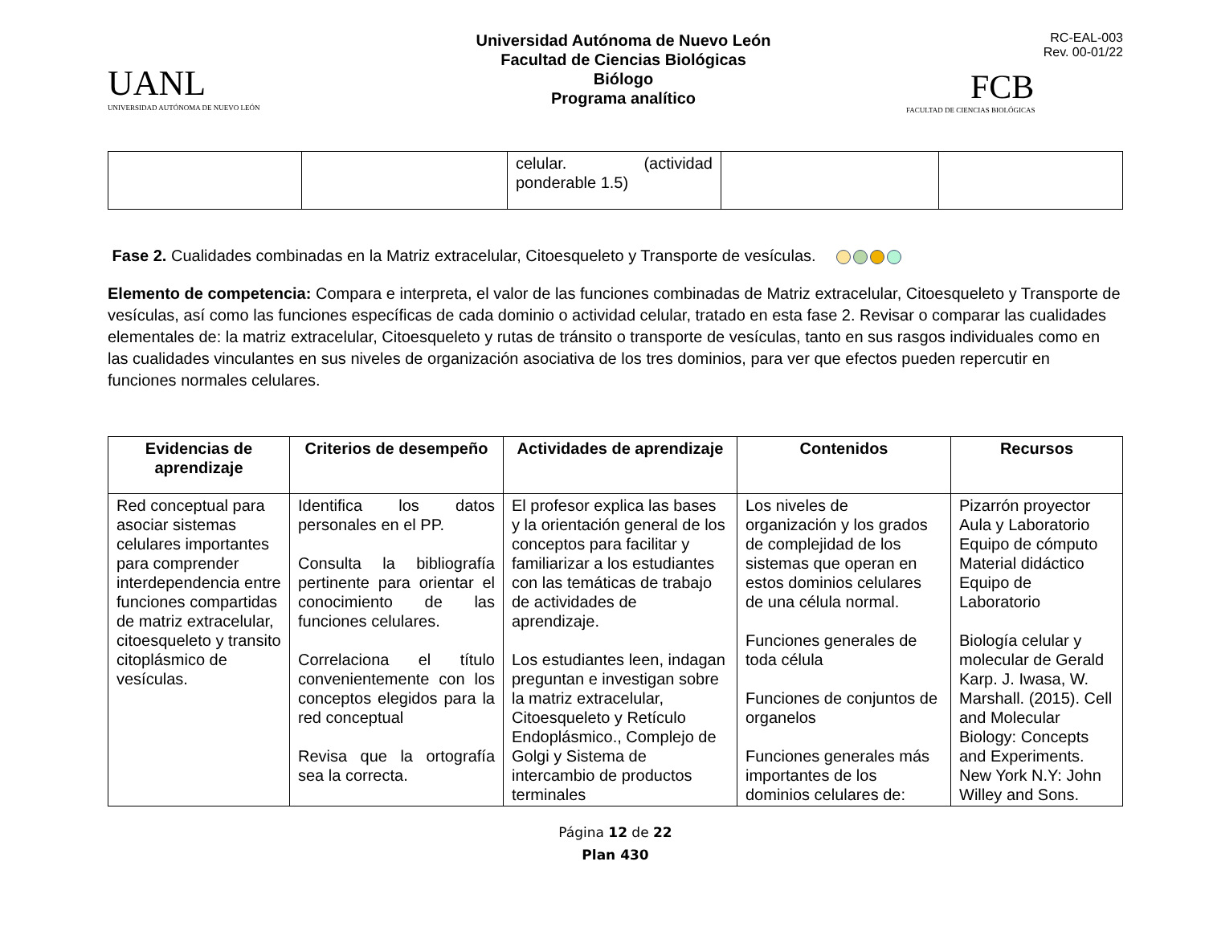UANL
UNIVERSIDAD AUTÓNOMA DE NUEVO LEÓN
Universidad Autónoma de Nuevo León
Facultad de Ciencias Biológicas
Biólogo
Programa analítico
RC-EAL-003
Rev. 00-01/22
FCB
FACULTAD DE CIENCIAS BIOLÓGICAS
| | | celular. (actividad ponderable 1.5) | | |
Fase 2. Cualidades combinadas en la Matriz extracelular, Citoesqueleto y Transporte de vesículas.
Elemento de competencia: Compara e interpreta, el valor de las funciones combinadas de Matriz extracelular, Citoesqueleto y Transporte de vesículas, así como las funciones específicas de cada dominio o actividad celular, tratado en esta fase 2. Revisar o comparar las cualidades elementales de: la matriz extracelular, Citoesqueleto y rutas de tránsito o transporte de vesículas, tanto en sus rasgos individuales como en las cualidades vinculantes en sus niveles de organización asociativa de los tres dominios, para ver que efectos pueden repercutir en funciones normales celulares.
| Evidencias de aprendizaje | Criterios de desempeño | Actividades de aprendizaje | Contenidos | Recursos |
| --- | --- | --- | --- | --- |
| Red conceptual para asociar sistemas celulares importantes para comprender interdependencia entre funciones compartidas de matriz extracelular, citoesqueleto y transito citoplásmico de vesículas. | Identifica los datos personales en el PP. Consulta la bibliografía pertinente para orientar el conocimiento de las funciones celulares. Correlaciona el título convenientemente con los conceptos elegidos para la red conceptual Revisa que la ortografía sea la correcta. | El profesor explica las bases y la orientación general de los conceptos para facilitar y familiarizar a los estudiantes con las temáticas de trabajo de actividades de aprendizaje. Los estudiantes leen, indagan preguntan e investigan sobre la matriz extracelular, Citoesqueleto y Retículo Endoplásmico., Complejo de Golgi y Sistema de intercambio de productos terminales | Los niveles de organización y los grados de complejidad de los sistemas que operan en estos dominios celulares de una célula normal. Funciones generales de toda célula Funciones de conjuntos de organelos Funciones generales más importantes de los dominios celulares de: | Pizarrón proyector Aula y Laboratorio Equipo de cómputo Material didáctico Equipo de Laboratorio Biología celular y molecular de Gerald Karp. J. Iwasa, W. Marshall. (2015). Cell and Molecular Biology: Concepts and Experiments. New York N.Y: John Willey and Sons. |
Página 12 de 22
Plan 430